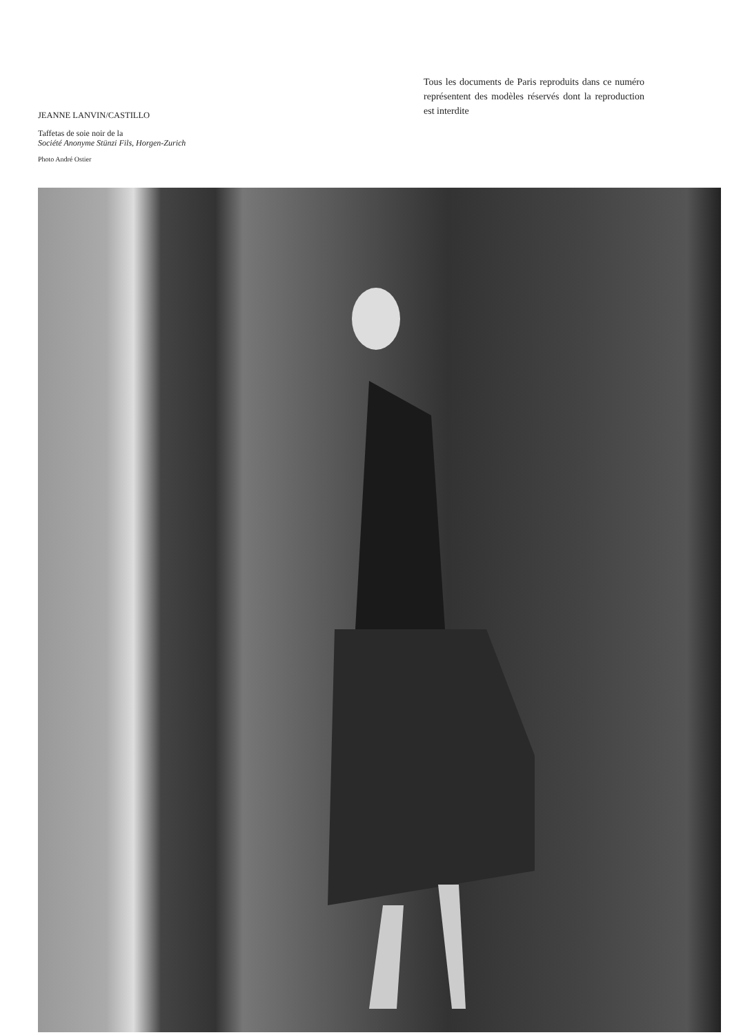JEANNE LANVIN/CASTILLO
Taffetas de soie noir de la
Société Anonyme Stünzi Fils, Horgen-Zurich
Photo André Ostier
Tous les documents de Paris reproduits dans ce numéro représentent des modèles réservés dont la reproduction est interdite